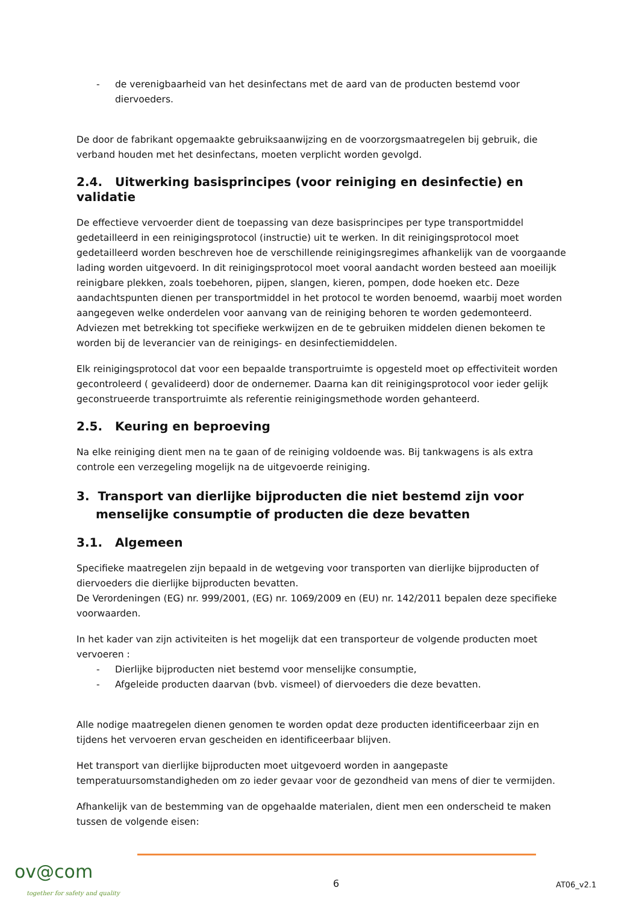- de verenigbaarheid van het desinfectans met de aard van de producten bestemd voor diervoeders.
De door de fabrikant opgemaakte gebruiksaanwijzing en de voorzorgsmaatregelen bij gebruik, die verband houden met het desinfectans, moeten verplicht worden gevolgd.
2.4. Uitwerking basisprincipes (voor reiniging en desinfectie) en validatie
De effectieve vervoerder dient de toepassing van deze basisprincipes per type transportmiddel gedetailleerd in een reinigingsprotocol (instructie) uit te werken. In dit reinigingsprotocol moet gedetailleerd worden beschreven hoe de verschillende reinigingsregimes afhankelijk van de voorgaande lading worden uitgevoerd. In dit reinigingsprotocol moet vooral aandacht worden besteed aan moeilijk reinigbare plekken, zoals toebehoren, pijpen, slangen, kieren, pompen, dode hoeken etc. Deze aandachtspunten dienen per transportmiddel in het protocol te worden benoemd, waarbij moet worden aangegeven welke onderdelen voor aanvang van de reiniging behoren te worden gedemonteerd. Adviezen met betrekking tot specifieke werkwijzen en de te gebruiken middelen dienen bekomen te worden bij de leverancier van de reinigings- en desinfectiemiddelen.
Elk reinigingsprotocol dat voor een bepaalde transportruimte is opgesteld moet op effectiviteit worden gecontroleerd ( gevalideerd) door de ondernemer. Daarna kan dit reinigingsprotocol voor ieder gelijk geconstrueerde transportruimte als referentie reinigingsmethode worden gehanteerd.
2.5. Keuring en beproeving
Na elke reiniging dient men na te gaan of de reiniging voldoende was. Bij tankwagens is als extra controle een verzegeling mogelijk na de uitgevoerde reiniging.
3. Transport van dierlijke bijproducten die niet bestemd zijn voor menselijke consumptie of producten die deze bevatten
3.1. Algemeen
Specifieke maatregelen zijn bepaald in de wetgeving voor transporten van dierlijke bijproducten of diervoeders die dierlijke bijproducten bevatten.
De Verordeningen (EG) nr. 999/2001, (EG) nr. 1069/2009 en (EU) nr. 142/2011 bepalen deze specifieke voorwaarden.
In het kader van zijn activiteiten is het mogelijk dat een transporteur de volgende producten moet vervoeren :
- Dierlijke bijproducten niet bestemd voor menselijke consumptie,
- Afgeleide producten daarvan (bvb. vismeel) of diervoeders die deze bevatten.
Alle nodige maatregelen dienen genomen te worden opdat deze producten identificeerbaar zijn en tijdens het vervoeren ervan gescheiden en identificeerbaar blijven.
Het transport van dierlijke bijproducten moet uitgevoerd worden in aangepaste temperatuursomstandigheden om zo ieder gevaar voor de gezondheid van mens of dier te vermijden.
Afhankelijk van de bestemming van de opgehaalde materialen, dient men een onderscheid te maken tussen de volgende eisen:
ov@com
together for safety and quality
6 AT06_v2.1